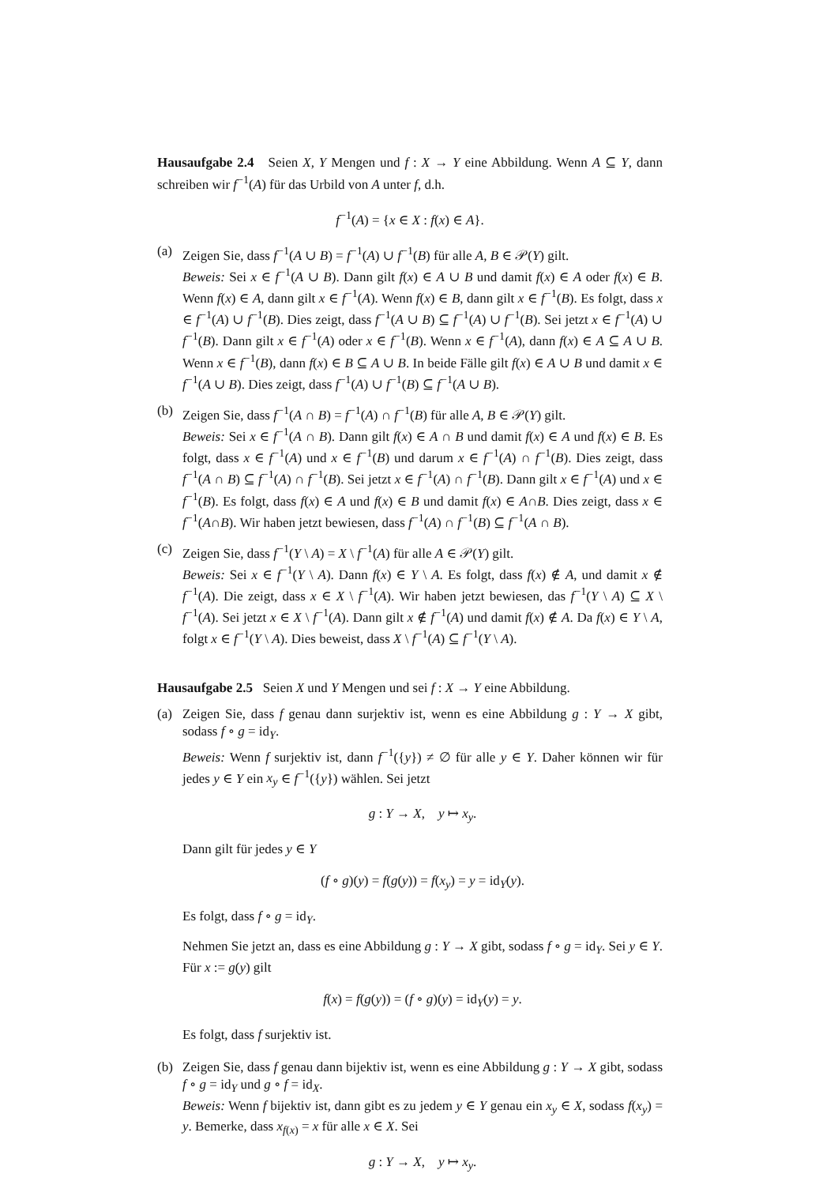Hausaufgabe 2.4 Seien X, Y Mengen und f : X → Y eine Abbildung. Wenn A ⊆ Y, dann schreiben wir f<sup>−1</sup>(A) für das Urbild von A unter f, d.h.
f<sup>−1</sup>(A) = {x ∈ X : f(x) ∈ A}.
(a) Zeigen Sie, dass f<sup>−1</sup>(A ∪ B) = f<sup>−1</sup>(A) ∪ f<sup>−1</sup>(B) für alle A, B ∈ 𝒫(Y) gilt.
Beweis: Sei x ∈ f<sup>−1</sup>(A ∪ B). Dann gilt f(x) ∈ A ∪ B und damit f(x) ∈ A oder f(x) ∈ B. Wenn f(x) ∈ A, dann gilt x ∈ f<sup>−1</sup>(A). Wenn f(x) ∈ B, dann gilt x ∈ f<sup>−1</sup>(B). Es folgt, dass x ∈ f<sup>−1</sup>(A) ∪ f<sup>−1</sup>(B). Dies zeigt, dass f<sup>−1</sup>(A ∪ B) ⊆ f<sup>−1</sup>(A) ∪ f<sup>−1</sup>(B). Sei jetzt x ∈ f<sup>−1</sup>(A) ∪ f<sup>−1</sup>(B). Dann gilt x ∈ f<sup>−1</sup>(A) oder x ∈ f<sup>−1</sup>(B). Wenn x ∈ f<sup>−1</sup>(A), dann f(x) ∈ A ⊆ A ∪ B. Wenn x ∈ f<sup>−1</sup>(B), dann f(x) ∈ B ⊆ A ∪ B. In beide Fälle gilt f(x) ∈ A ∪ B und damit x ∈ f<sup>−1</sup>(A ∪ B). Dies zeigt, dass f<sup>−1</sup>(A) ∪ f<sup>−1</sup>(B) ⊆ f<sup>−1</sup>(A ∪ B).
(b) Zeigen Sie, dass f<sup>−1</sup>(A ∩ B) = f<sup>−1</sup>(A) ∩ f<sup>−1</sup>(B) für alle A, B ∈ 𝒫(Y) gilt.
Beweis: Sei x ∈ f<sup>−1</sup>(A ∩ B). Dann gilt f(x) ∈ A ∩ B und damit f(x) ∈ A und f(x) ∈ B. Es folgt, dass x ∈ f<sup>−1</sup>(A) und x ∈ f<sup>−1</sup>(B) und darum x ∈ f<sup>−1</sup>(A) ∩ f<sup>−1</sup>(B). Dies zeigt, dass f<sup>−1</sup>(A ∩ B) ⊆ f<sup>−1</sup>(A) ∩ f<sup>−1</sup>(B). Sei jetzt x ∈ f<sup>−1</sup>(A) ∩ f<sup>−1</sup>(B). Dann gilt x ∈ f<sup>−1</sup>(A) und x ∈ f<sup>−1</sup>(B). Es folgt, dass f(x) ∈ A und f(x) ∈ B und damit f(x) ∈ A∩B. Dies zeigt, dass x ∈ f<sup>−1</sup>(A∩B). Wir haben jetzt bewiesen, dass f<sup>−1</sup>(A) ∩ f<sup>−1</sup>(B) ⊆ f<sup>−1</sup>(A ∩ B).
(c) Zeigen Sie, dass f<sup>−1</sup>(Y \ A) = X \ f<sup>−1</sup>(A) für alle A ∈ 𝒫(Y) gilt.
Beweis: Sei x ∈ f<sup>−1</sup>(Y \ A). Dann f(x) ∈ Y \ A. Es folgt, dass f(x) ∉ A, und damit x ∉ f<sup>−1</sup>(A). Die zeigt, dass x ∈ X \ f<sup>−1</sup>(A). Wir haben jetzt bewiesen, das f<sup>−1</sup>(Y \ A) ⊆ X \ f<sup>−1</sup>(A). Sei jetzt x ∈ X \ f<sup>−1</sup>(A). Dann gilt x ∉ f<sup>−1</sup>(A) und damit f(x) ∉ A. Da f(x) ∈ Y \ A, folgt x ∈ f<sup>−1</sup>(Y \ A). Dies beweist, dass X \ f<sup>−1</sup>(A) ⊆ f<sup>−1</sup>(Y \ A).
Hausaufgabe 2.5 Seien X und Y Mengen und sei f : X → Y eine Abbildung.
(a) Zeigen Sie, dass f genau dann surjektiv ist, wenn es eine Abbildung g : Y → X gibt, sodass f ∘ g = id<sub>Y</sub>.
Beweis: Wenn f surjektiv ist, dann f<sup>−1</sup>({y}) ≠ ∅ für alle y ∈ Y. Daher können wir für jedes y ∈ Y ein x<sub>y</sub> ∈ f<sup>−1</sup>({y}) wählen. Sei jetzt
g : Y → X, y ↦ x<sub>y</sub>.
Dann gilt für jedes y ∈ Y
(f ∘ g)(y) = f(g(y)) = f(x<sub>y</sub>) = y = id<sub>Y</sub>(y).
Es folgt, dass f ∘ g = id<sub>Y</sub>.
Nehmen Sie jetzt an, dass es eine Abbildung g : Y → X gibt, sodass f ∘ g = id<sub>Y</sub>. Sei y ∈ Y. Für x := g(y) gilt
f(x) = f(g(y)) = (f ∘ g)(y) = id<sub>Y</sub>(y) = y.
Es folgt, dass f surjektiv ist.
(b) Zeigen Sie, dass f genau dann bijektiv ist, wenn es eine Abbildung g : Y → X gibt, sodass f ∘ g = id<sub>Y</sub> und g ∘ f = id<sub>X</sub>.
Beweis: Wenn f bijektiv ist, dann gibt es zu jedem y ∈ Y genau ein x<sub>y</sub> ∈ X, sodass f(x<sub>y</sub>) = y. Bemerke, dass x<sub>f(x)</sub> = x für alle x ∈ X. Sei
g : Y → X, y ↦ x<sub>y</sub>.